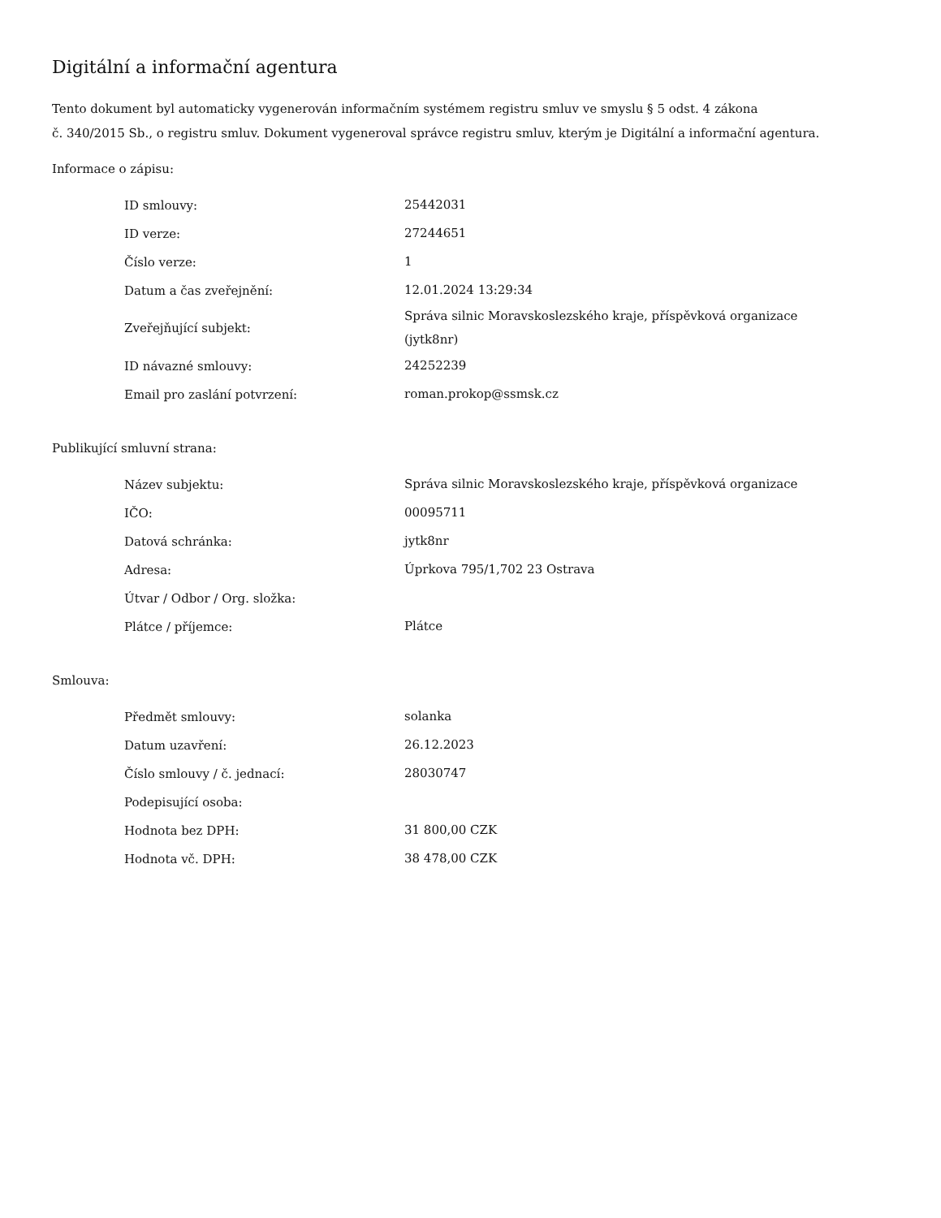Digitální a informační agentura
Tento dokument byl automaticky vygenerován informačním systémem registru smluv ve smyslu § 5 odst. 4 zákona
č. 340/2015 Sb., o registru smluv. Dokument vygeneroval správce registru smluv, kterým je Digitální a informační agentura.
Informace o zápisu:
| ID smlouvy: | 25442031 |
| ID verze: | 27244651 |
| Číslo verze: | 1 |
| Datum a čas zveřejnění: | 12.01.2024 13:29:34 |
| Zveřejňující subjekt: | Správa silnic Moravskoslezského kraje, příspěvková organizace (jytk8nr) |
| ID návazné smlouvy: | 24252239 |
| Email pro zaslání potvrzení: | roman.prokop@ssmsk.cz |
Publikující smluvní strana:
| Název subjektu: | Správa silnic Moravskoslezského kraje, příspěvková organizace |
| IČO: | 00095711 |
| Datová schránka: | jytk8nr |
| Adresa: | Úprkova 795/1,702 23 Ostrava |
| Útvar / Odbor / Org. složka: | |
| Plátce / příjemce: | Plátce |
Smlouva:
| Předmět smlouvy: | solanka |
| Datum uzavření: | 26.12.2023 |
| Číslo smlouvy / č. jednací: | 28030747 |
| Podepisující osoba: | |
| Hodnota bez DPH: | 31 800,00 CZK |
| Hodnota vč. DPH: | 38 478,00 CZK |